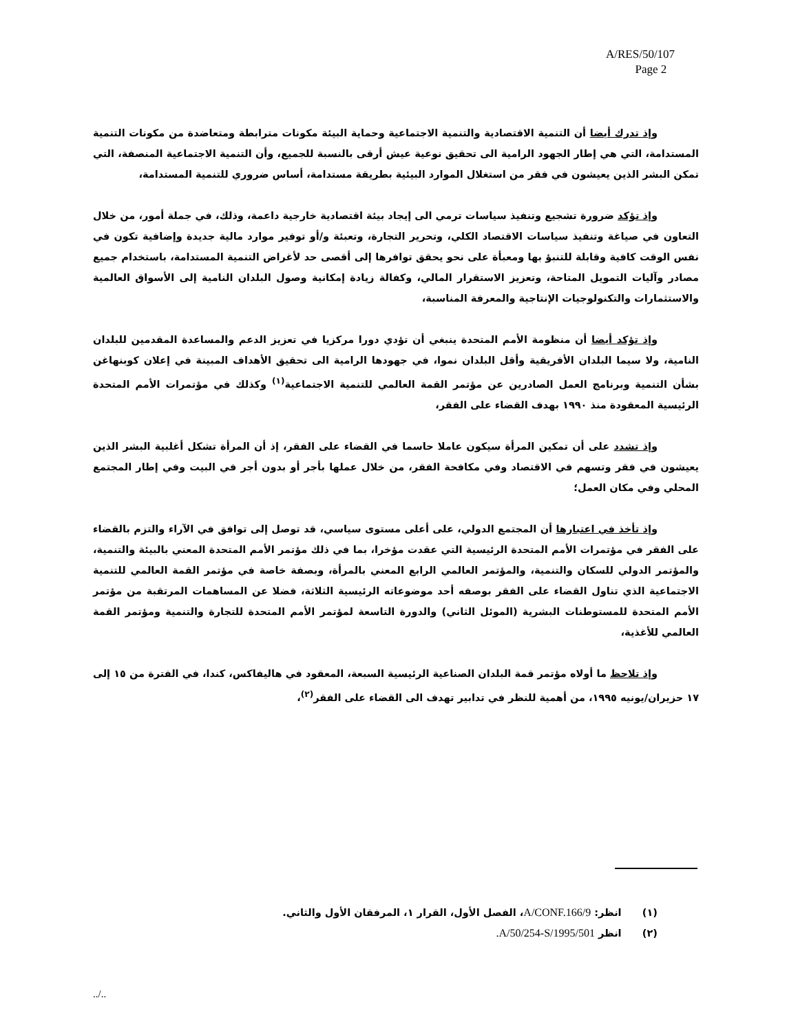A/RES/50/107
Page 2
وإذ تدرك أيضا أن التنمية الاقتصادية والتنمية الاجتماعية وحماية البيئة مكونات مترابطة ومتعاضدة من مكونات التنمية المستدامة، التي هي إطار الجهود الرامية الى تحقيق نوعية عيش أرقى بالنسبة للجميع، وأن التنمية الاجتماعية المنصفة، التي تمكن البشر الذين يعيشون في فقر من استغلال الموارد البيئية بطريقة مستدامة، أساس ضروري للتنمية المستدامة،
وإذ تؤكد ضرورة تشجيع وتنفيذ سياسات ترمي الى إيجاد بيئة اقتصادية خارجية داعمة، وذلك، في جملة أمور، من خلال التعاون في صياغة وتنفيذ سياسات الاقتصاد الكلي، وتحرير التجارة، وتعبئة و/أو توفير موارد مالية جديدة وإضافية تكون في نفس الوقت كافية وقابلة للتنبؤ بها ومعبأة على نحو يحقق توافرها إلى أقصى حد لأغراض التنمية المستدامة، باستخدام جميع مصادر وآليات التمويل المتاحة، وتعزيز الاستقرار المالي، وكفالة زيادة إمكانية وصول البلدان النامية إلى الأسواق العالمية والاستثمارات والتكنولوجيات الإنتاجية والمعرفة المناسبة،
وإذ تؤكد أيضا أن منظومة الأمم المتحدة ينبغي أن تؤدي دورا مركزيا في تعزيز الدعم والمساعدة المقدمين للبلدان النامية، ولا سيما البلدان الأفريقية وأقل البلدان نموا، في جهودها الرامية الى تحقيق الأهداف المبينة في إعلان كوبنهاغن بشأن التنمية وبرنامج العمل الصادرين عن مؤتمر القمة العالمي للتنمية الاجتماعية<sup>(١)</sup> وكذلك في مؤتمرات الأمم المتحدة الرئيسية المعقودة منذ ١٩٩٠ بهدف القضاء على الفقر،
وإذ تشدد على أن تمكين المرأة سيكون عاملا حاسما في القضاء على الفقر، إذ أن المرأة تشكل أغلبية البشر الذين يعيشون في فقر وتسهم في الاقتصاد وفي مكافحة الفقر، من خلال عملها بأجر أو بدون أجر في البيت وفي إطار المجتمع المحلي وفي مكان العمل؛
وإذ تأخذ في اعتبارها أن المجتمع الدولي، على أعلى مستوى سياسي، قد توصل إلى توافق في الآراء والتزم بالقضاء على الفقر في مؤتمرات الأمم المتحدة الرئيسية التي عقدت مؤخرا، بما في ذلك مؤتمر الأمم المتحدة المعني بالبيئة والتنمية، والمؤتمر الدولي للسكان والتنمية، والمؤتمر العالمي الرابع المعني بالمرأة، وبصفة خاصة في مؤتمر القمة العالمي للتنمية الاجتماعية الذي تناول القضاء على الفقر بوصفه أحد موضوعاته الرئيسية الثلاثة، فضلا عن المساهمات المرتقبة من مؤتمر الأمم المتحدة للمستوطنات البشرية (الموئل الثاني) والدورة التاسعة لمؤتمر الأمم المتحدة للتجارة والتنمية ومؤتمر القمة العالمي للأغذية،
وإذ تلاحظ ما أولاه مؤتمر قمة البلدان الصناعية الرئيسية السبعة، المعقود في هاليفاكس، كندا، في الفترة من ١٥ إلى ١٧ حزيران/يونيه ١٩٩٥، من أهمية للنظر في تدابير تهدف الى القضاء على الفقر<sup>(٢)</sup>،
(١) انظر: A/CONF.166/9، الفصل الأول، القرار ١، المرفقان الأول والثاني.
(٢) انظر A/50/254-S/1995/501.
../..